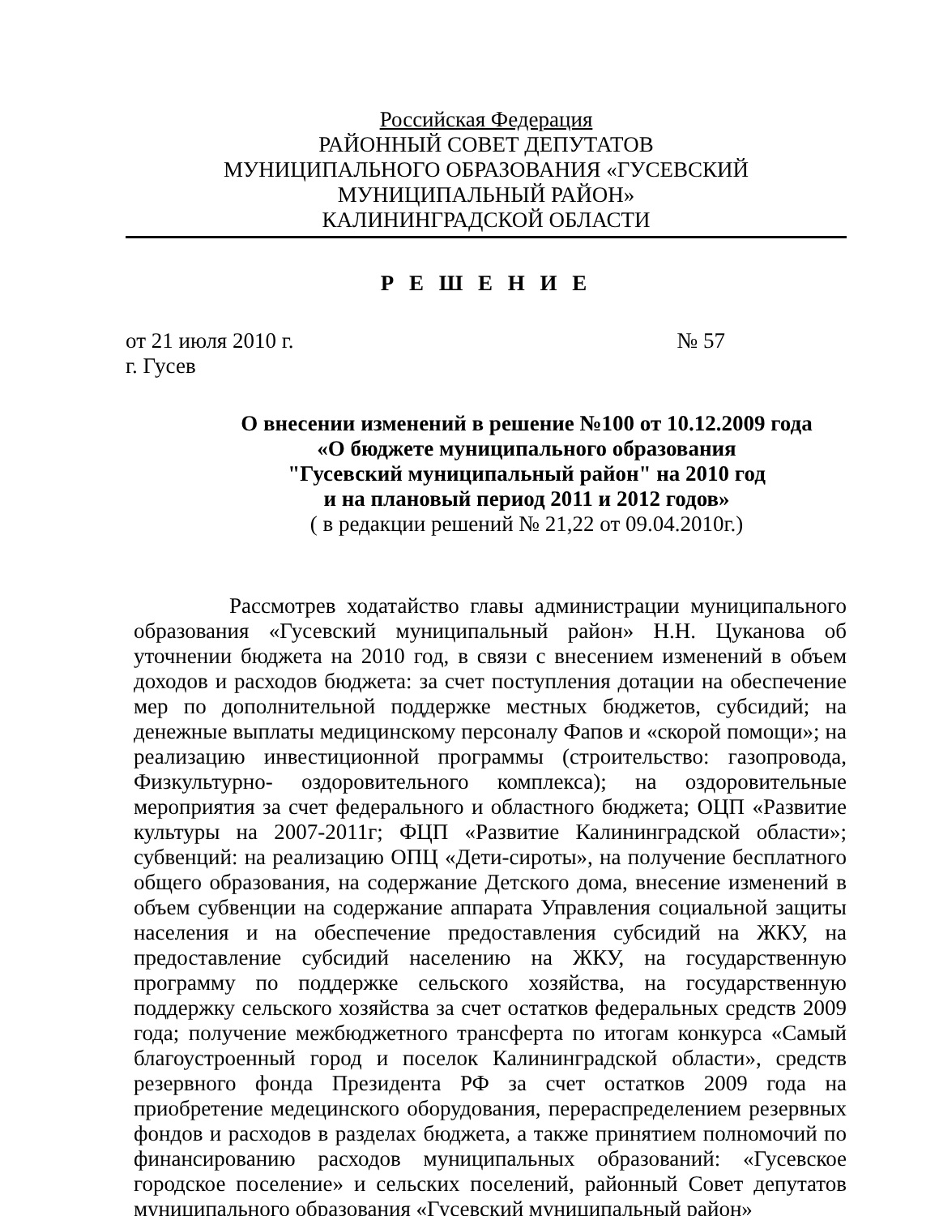Российская Федерация
РАЙОННЫЙ СОВЕТ ДЕПУТАТОВ
МУНИЦИПАЛЬНОГО ОБРАЗОВАНИЯ «ГУСЕВСКИЙ МУНИЦИПАЛЬНЫЙ РАЙОН»
КАЛИНИНГРАДСКОЙ ОБЛАСТИ
Р Е Ш Е Н И Е
от 21 июля 2010 г. № 57
г. Гусев
О внесении изменений в решение №100 от 10.12.2009 года
«О бюджете муниципального образования
"Гусевский муниципальный район" на 2010 год
и на плановый период 2011 и 2012 годов»
( в редакции решений № 21,22 от 09.04.2010г.)
Рассмотрев ходатайство главы администрации муниципального образования «Гусевский муниципальный район» Н.Н. Цуканова об уточнении бюджета на 2010 год, в связи с внесением изменений в объем доходов и расходов бюджета: за счет поступления дотации на обеспечение мер по дополнительной поддержке местных бюджетов, субсидий; на денежные выплаты медицинскому персоналу Фапов и «скорой помощи»; на реализацию инвестиционной программы (строительство: газопровода, Физкультурно- оздоровительного комплекса); на оздоровительные мероприятия за счет федерального и областного бюджета; ОЦП «Развитие культуры на 2007-2011г; ФЦП «Развитие Калининградской области»; субвенций: на реализацию ОПЦ «Дети-сироты», на получение бесплатного общего образования, на содержание Детского дома, внесение изменений в объем субвенции на содержание аппарата Управления социальной защиты населения и на обеспечение предоставления субсидий на ЖКУ, на предоставление субсидий населению на ЖКУ, на государственную программу по поддержке сельского хозяйства, на государственную поддержку сельского хозяйства за счет остатков федеральных средств 2009 года; получение межбюджетного трансферта по итогам конкурса «Самый благоустроенный город и поселок Калининградской области», средств резервного фонда Президента РФ за счет остатков 2009 года на приобретение медецинского оборудования, перераспределением резервных фондов и расходов в разделах бюджета, а также принятием полномочий по финансированию расходов муниципальных образований: «Гусевское городское поселение» и сельских поселений, районный Совет депутатов муниципального образования «Гусевский муниципальный район»